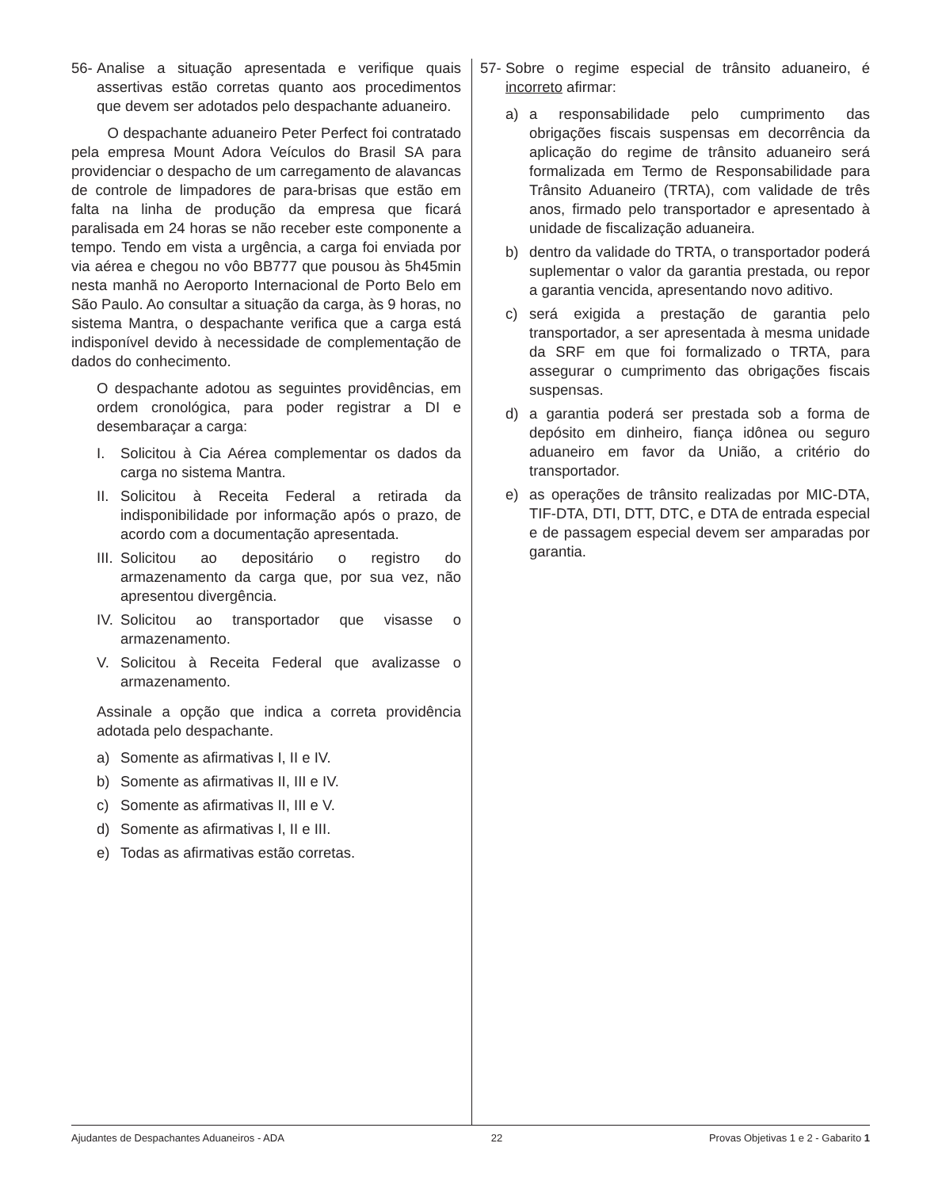56-
Analise a situação apresentada e verifique quais assertivas estão corretas quanto aos procedimentos que devem ser adotados pelo despachante aduaneiro.
O despachante aduaneiro Peter Perfect foi contratado pela empresa Mount Adora Veículos do Brasil SA para providenciar o despacho de um carregamento de alavancas de controle de limpadores de para-brisas que estão em falta na linha de produção da empresa que ficará paralisada em 24 horas se não receber este componente a tempo. Tendo em vista a urgência, a carga foi enviada por via aérea e chegou no vôo BB777 que pousou às 5h45min nesta manhã no Aeroporto Internacional de Porto Belo em São Paulo. Ao consultar a situação da carga, às 9 horas, no sistema Mantra, o despachante verifica que a carga está indisponível devido à necessidade de complementação de dados do conhecimento.
O despachante adotou as seguintes providências, em ordem cronológica, para poder registrar a DI e desembaraçar a carga:
I. Solicitou à Cia Aérea complementar os dados da carga no sistema Mantra.
II. Solicitou à Receita Federal a retirada da indisponibilidade por informação após o prazo, de acordo com a documentação apresentada.
III. Solicitou ao depositário o registro do armazenamento da carga que, por sua vez, não apresentou divergência.
IV. Solicitou ao transportador que visasse o armazenamento.
V. Solicitou à Receita Federal que avalizasse o armazenamento.
Assinale a opção que indica a correta providência adotada pelo despachante.
a) Somente as afirmativas I, II e IV.
b) Somente as afirmativas II, III e IV.
c) Somente as afirmativas II, III e V.
d) Somente as afirmativas I, II e III.
e) Todas as afirmativas estão corretas.
57-
Sobre o regime especial de trânsito aduaneiro, é incorreto afirmar:
a) a responsabilidade pelo cumprimento das obrigações fiscais suspensas em decorrência da aplicação do regime de trânsito aduaneiro será formalizada em Termo de Responsabilidade para Trânsito Aduaneiro (TRTA), com validade de três anos, firmado pelo transportador e apresentado à unidade de fiscalização aduaneira.
b) dentro da validade do TRTA, o transportador poderá suplementar o valor da garantia prestada, ou repor a garantia vencida, apresentando novo aditivo.
c) será exigida a prestação de garantia pelo transportador, a ser apresentada à mesma unidade da SRF em que foi formalizado o TRTA, para assegurar o cumprimento das obrigações fiscais suspensas.
d) a garantia poderá ser prestada sob a forma de depósito em dinheiro, fiança idônea ou seguro aduaneiro em favor da União, a critério do transportador.
e) as operações de trânsito realizadas por MIC-DTA, TIF-DTA, DTI, DTT, DTC, e DTA de entrada especial e de passagem especial devem ser amparadas por garantia.
Ajudantes de Despachantes Aduaneiros - ADA 22 Provas Objetivas 1 e 2 - Gabarito 1